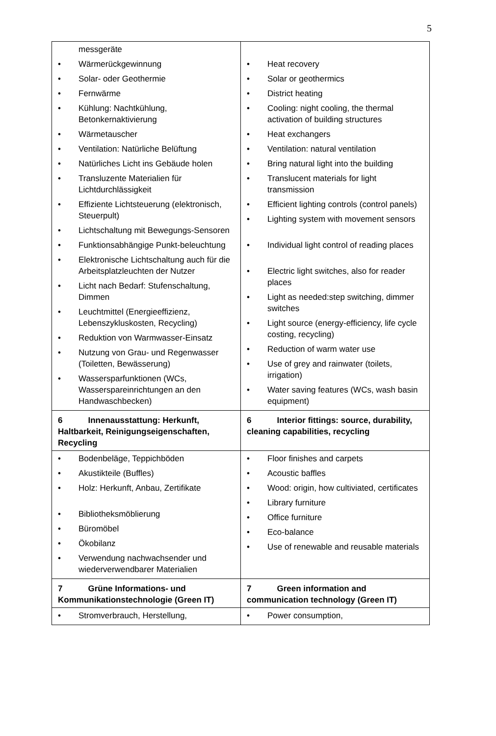5
| messgeräte • Wärmerückgewinnung • Solar- oder Geothermie • Fernwärme • Kühlung: Nachtkühlung, Betonkernaktivierung • Wärmetauscher • Ventilation: Natürliche Belüftung • Natürliches Licht ins Gebäude holen • Transluzente Materialien für Lichtdurchlässigkeit • Effiziente Lichtsteuerung (elektronisch, Steuerpult) • Lichtschaltung mit Bewegungs-Sensoren • Funktionsabhängige Punkt-beleuchtung • Elektronische Lichtschaltung auch für die Arbeitsplatzleuchten der Nutzer • Licht nach Bedarf: Stufenschaltung, Dimmen • Leuchtmittel (Energieeffizienz, Lebenszykluskosten, Recycling) • Reduktion von Warmwasser-Einsatz • Nutzung von Grau- und Regenwasser (Toiletten, Bewässerung) • Wassersparfunktionen (WCs, Wasserspareinrichtungen an den Handwaschbecken) | • Heat recovery • Solar or geothermics • District heating • Cooling: night cooling, the thermal activation of building structures • Heat exchangers • Ventilation: natural ventilation • Bring natural light into the building • Translucent materials for light transmission • Efficient lighting controls (control panels) • Lighting system with movement sensors • Individual light control of reading places • Electric light switches, also for reader places • Light as needed:step switching, dimmer switches • Light source (energy-efficiency, life cycle costing, recycling) • Reduction of warm water use • Use of grey and rainwater (toilets, irrigation) • Water saving features (WCs, wash basin equipment) |
| 6 Innenausstattung: Herkunft, Haltbarkeit, Reinigungseigenschaften, Recycling | 6 Interior fittings: source, durability, cleaning capabilities, recycling |
| • Bodenbeläge, Teppichböden • Akustikteile (Buffles) • Holz: Herkunft, Anbau, Zertifikate • Bibliotheksmöblierung • Büromöbel • Ökobilanz • Verwendung nachwachsender und wiederverwendbarer Materialien | • Floor finishes and carpets • Acoustic baffles • Wood: origin, how cultiviated, certificates • Library furniture • Office furniture • Eco-balance • Use of renewable and reusable materials |
| 7 Grüne Informations- und Kommunikationstechnologie (Green IT) | 7 Green information and communication technology (Green IT) |
| • Stromverbrauch, Herstellung, | • Power consumption, |